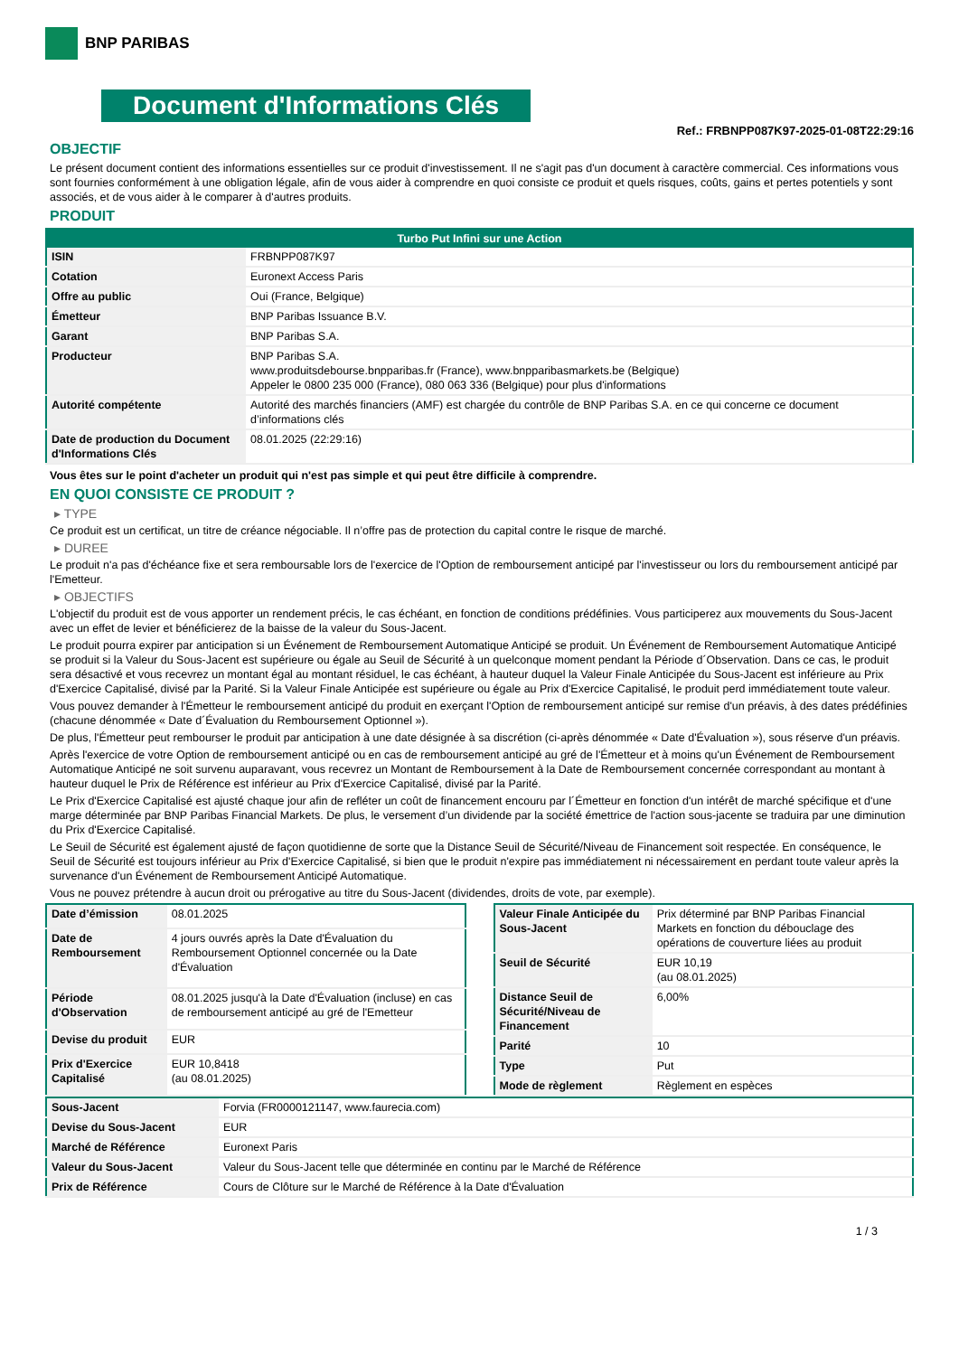BNP PARIBAS
Document d'Informations Clés
Ref.: FRBNPP087K97-2025-01-08T22:29:16
OBJECTIF
Le présent document contient des informations essentielles sur ce produit d'investissement. Il ne s'agit pas d'un document à caractère commercial. Ces informations vous sont fournies conformément à une obligation légale, afin de vous aider à comprendre en quoi consiste ce produit et quels risques, coûts, gains et pertes potentiels y sont associés, et de vous aider à le comparer à d'autres produits.
PRODUIT
| Turbo Put Infini sur une Action | |
| --- | --- |
| ISIN | FRBNPP087K97 |
| Cotation | Euronext Access Paris |
| Offre au public | Oui (France, Belgique) |
| Émetteur | BNP Paribas Issuance B.V. |
| Garant | BNP Paribas S.A. |
| Producteur | BNP Paribas S.A. www.produitsdebourse.bnpparibas.fr (France), www.bnpparibasmarkets.be (Belgique) Appeler le 0800 235 000 (France), 080 063 336 (Belgique) pour plus d'informations |
| Autorité compétente | Autorité des marchés financiers (AMF) est chargée du contrôle de BNP Paribas S.A. en ce qui concerne ce document d’informations clés |
| Date de production du Document d'Informations Clés | 08.01.2025 (22:29:16) |
Vous êtes sur le point d'acheter un produit qui n'est pas simple et qui peut être difficile à comprendre.
EN QUOI CONSISTE CE PRODUIT ?
▸ TYPE
Ce produit est un certificat, un titre de créance négociable. Il n’offre pas de protection du capital contre le risque de marché.
▸ DUREE
Le produit n'a pas d'échéance fixe et sera remboursable lors de l'exercice de l'Option de remboursement anticipé par l'investisseur ou lors du remboursement anticipé par l'Emetteur.
▸ OBJECTIFS
L'objectif du produit est de vous apporter un rendement précis, le cas échéant, en fonction de conditions prédéfinies. Vous participerez aux mouvements du Sous-Jacent avec un effet de levier et bénéficierez de la baisse de la valeur du Sous-Jacent.
Le produit pourra expirer par anticipation si un Événement de Remboursement Automatique Anticipé se produit. Un Événement de Remboursement Automatique Anticipé se produit si la Valeur du Sous-Jacent est supérieure ou égale au Seuil de Sécurité à un quelconque moment pendant la Période d´Observation. Dans ce cas, le produit sera désactivé et vous recevrez un montant égal au montant résiduel, le cas échéant, à hauteur duquel la Valeur Finale Anticipée du Sous-Jacent est inférieure au Prix d'Exercice Capitalisé, divisé par la Parité. Si la Valeur Finale Anticipée est supérieure ou égale au Prix d'Exercice Capitalisé, le produit perd immédiatement toute valeur.
Vous pouvez demander à l'Émetteur le remboursement anticipé du produit en exerçant l'Option de remboursement anticipé sur remise d'un préavis, à des dates prédéfinies (chacune dénommée « Date d´Évaluation du Remboursement Optionnel »).
De plus, l'Émetteur peut rembourser le produit par anticipation à une date désignée à sa discrétion (ci-après dénommée « Date d'Évaluation »), sous réserve d'un préavis.
Après l'exercice de votre Option de remboursement anticipé ou en cas de remboursement anticipé au gré de l'Émetteur et à moins qu'un Événement de Remboursement Automatique Anticipé ne soit survenu auparavant, vous recevrez un Montant de Remboursement à la Date de Remboursement concernée correspondant au montant à hauteur duquel le Prix de Référence est inférieur au Prix d'Exercice Capitalisé, divisé par la Parité.
Le Prix d'Exercice Capitalisé est ajusté chaque jour afin de refléter un coût de financement encouru par l´Émetteur en fonction d'un intérêt de marché spécifique et d'une marge déterminée par BNP Paribas Financial Markets. De plus, le versement d’un dividende par la société émettrice de l'action sous-jacente se traduira par une diminution du Prix d'Exercice Capitalisé.
Le Seuil de Sécurité est également ajusté de façon quotidienne de sorte que la Distance Seuil de Sécurité/Niveau de Financement soit respectée. En conséquence, le Seuil de Sécurité est toujours inférieur au Prix d'Exercice Capitalisé, si bien que le produit n'expire pas immédiatement ni nécessairement en perdant toute valeur après la survenance d'un Événement de Remboursement Anticipé Automatique.
Vous ne pouvez prétendre à aucun droit ou prérogative au titre du Sous-Jacent (dividendes, droits de vote, par exemple).
| Date d’émission | 08.01.2025 |
| Date de Remboursement | 4 jours ouvrés après la Date d'Évaluation du Remboursement Optionnel concernée ou la Date d'Évaluation |
| Période d'Observation | 08.01.2025 jusqu'à la Date d'Évaluation (incluse) en cas de remboursement anticipé au gré de l'Emetteur |
| Devise du produit | EUR |
| Prix d'Exercice Capitalisé | EUR 10,8418 (au 08.01.2025) |
| Valeur Finale Anticipée du Sous-Jacent | Prix déterminé par BNP Paribas Financial Markets en fonction du débouclage des opérations de couverture liées au produit |
| Seuil de Sécurité | EUR 10,19 (au 08.01.2025) |
| Distance Seuil de Sécurité/Niveau de Financement | 6,00% |
| Parité | 10 |
| Type | Put |
| Mode de règlement | Règlement en espèces |
| Sous-Jacent | Forvia (FR0000121147, www.faurecia.com) |
| Devise du Sous-Jacent | EUR |
| Marché de Référence | Euronext Paris |
| Valeur du Sous-Jacent | Valeur du Sous-Jacent telle que déterminée en continu par le Marché de Référence |
| Prix de Référence | Cours de Clôture sur le Marché de Référence à la Date d'Évaluation |
1 / 3